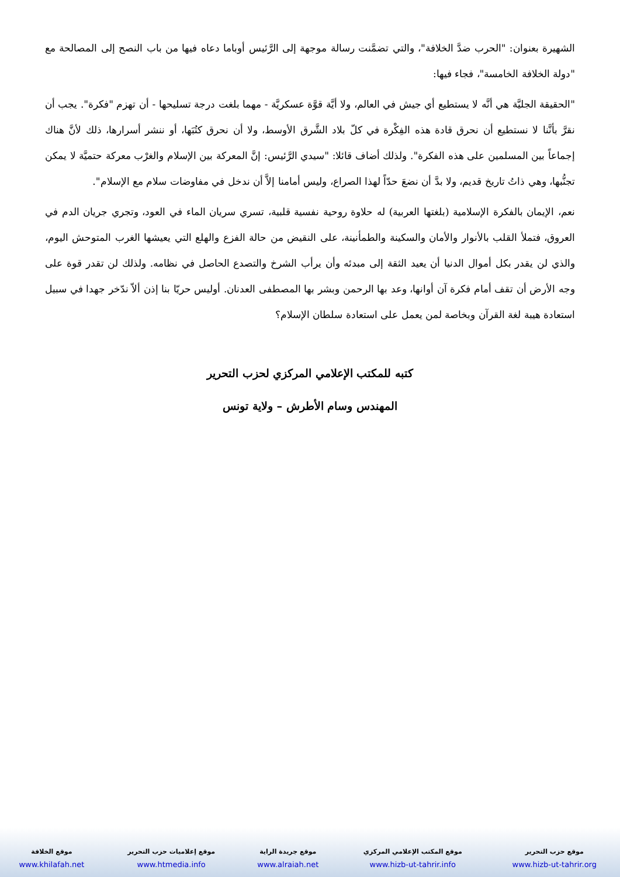الشهيرة بعنوان: "الحرب ضدَّ الخلافة"، والتي تضمَّنت رسالة موجهة إلى الرَّئيس أوباما دعاه فيها من باب النصح إلى المصالحة مع "دولة الخلافة الخامسة"، فجاء فيها:
"الحقيقة الجليَّة هي أنَّه لا يستطيع أي جيش في العالم، ولا أيَّة قوَّة عسكريَّة - مهما بلغت درجة تسليحها - أن تهزم "فكرة". يجب أن نقرَّ بأنَّنا لا نستطيع أن نحرق قادة هذه الفِكْرة في كلّ بلاد الشَّرق الأوسط، ولا أن نحرق كتُبَها، أو ننشر أسرارها، ذلك لأنَّ هناك إجماعاً بين المسلمين على هذه الفكرة". ولذلك أضاف قائلا: "سيدي الرَّئيس: إنَّ المعركة بين الإسلام والغرْب معركة حتميَّة لا يمكن تجنُّبها، وهي ذاتُ تاريخ قديم، ولا بدَّ أن نضعَ حدّاً لهذا الصراع، وليس أمامنا إلاَّ أن ندخل في مفاوضات سلام مع الإسلام".
نعم، الإيمان بالفكرة الإسلامية (بلغتها العربية) له حلاوة روحية نفسية قلبية، تسري سريان الماء في العود، وتجري جريان الدم في العروق، فتملأ القلب بالأنوار والأمان والسكينة والطمأنينة، على النقيض من حالة الفزع والهلع التي يعيشها الغرب المتوحش اليوم، والذي لن يقدر بكل أموال الدنيا أن يعيد الثقة إلى مبدئه وأن يرأب الشرخ والتصدع الحاصل في نظامه. ولذلك لن تقدر قوة على وجه الأرض أن تقف أمام فكرة آن أوانها، وعد بها الرحمن وبشر بها المصطفى العدنان. أوليس حريّا بنا إذن ألاّ ندّخر جهدا في سبيل استعادة هيبة لغة القرآن وبخاصة لمن يعمل على استعادة سلطان الإسلام؟
كتبه للمكتب الإعلامي المركزي لحزب التحرير
المهندس وسام الأطرش – ولاية تونس
| موقع حزب التحرير | موقع المكتب الإعلامي المركزي | موقع جريدة الراية | موقع إعلاميات حزب التحرير | موقع الخلافة |
| www.hizb-ut-tahrir.org | www.hizb-ut-tahrir.info | www.alraiah.net | www.htmedia.info | www.khilafah.net |